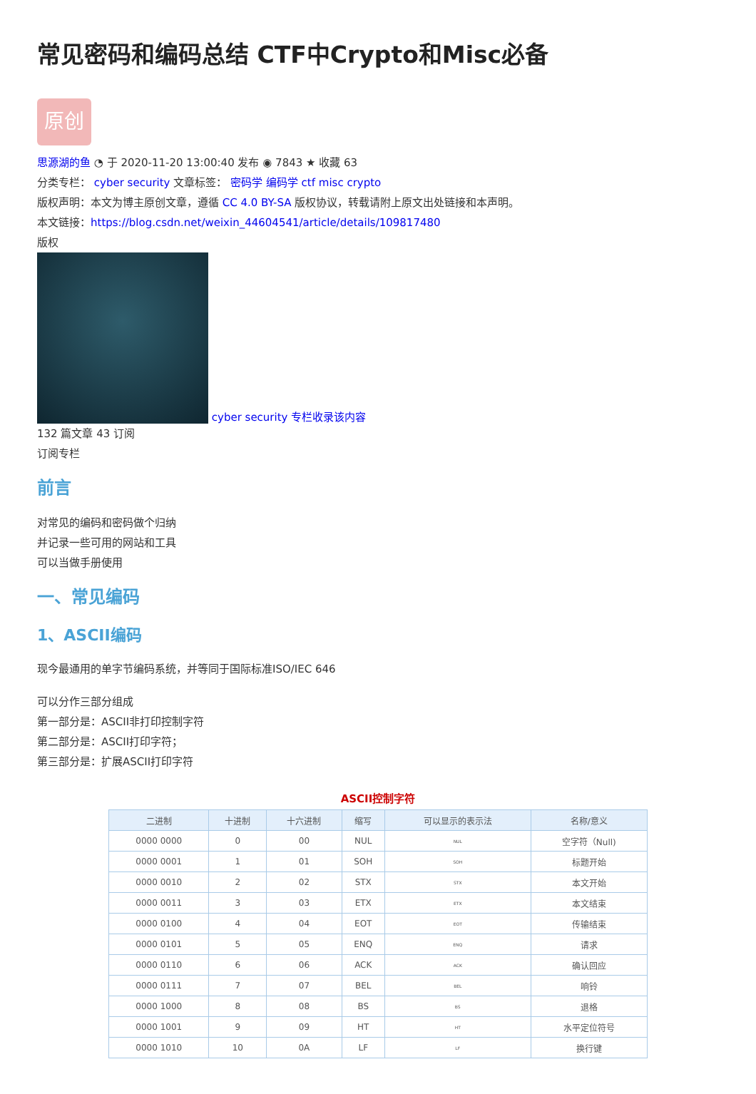常见密码和编码总结 CTF中Crypto和Misc必备
原创
思源湖的鱼 ◔ 于 2020-11-20 13:00:40 发布 ◉ 7843 ★ 收藏 63
分类专栏： cyber security 文章标签： 密码学 编码学 ctf misc crypto
版权声明：本文为博主原创文章，遵循 CC 4.0 BY-SA 版权协议，转载请附上原文出处链接和本声明。
本文链接：https://blog.csdn.net/weixin_44604541/article/details/109817480
版权
cyber security 专栏收录该内容
132 篇文章 43 订阅
订阅专栏
前言
对常见的编码和密码做个归纳
并记录一些可用的网站和工具
可以当做手册使用
一、常见编码
1、ASCII编码
现今最通用的单字节编码系统，并等同于国际标准ISO/IEC 646
可以分作三部分组成
第一部分是：ASCII非打印控制字符
第二部分是：ASCII打印字符；
第三部分是：扩展ASCII打印字符
ASCII控制字符
| 二进制 | 十进制 | 十六进制 | 缩写 | 可以显示的表示法 | 名称/意义 |
| --- | --- | --- | --- | --- | --- |
| 0000 0000 | 0 | 00 | NUL | NUL | 空字符（Null) |
| 0000 0001 | 1 | 01 | SOH | SOH | 标题开始 |
| 0000 0010 | 2 | 02 | STX | STX | 本文开始 |
| 0000 0011 | 3 | 03 | ETX | ETX | 本文结束 |
| 0000 0100 | 4 | 04 | EOT | EOT | 传输结束 |
| 0000 0101 | 5 | 05 | ENQ | ENQ | 请求 |
| 0000 0110 | 6 | 06 | ACK | ACK | 确认回应 |
| 0000 0111 | 7 | 07 | BEL | BEL | 响铃 |
| 0000 1000 | 8 | 08 | BS | BS | 退格 |
| 0000 1001 | 9 | 09 | HT | HT | 水平定位符号 |
| 0000 1010 | 10 | 0A | LF | LF | 换行键 |